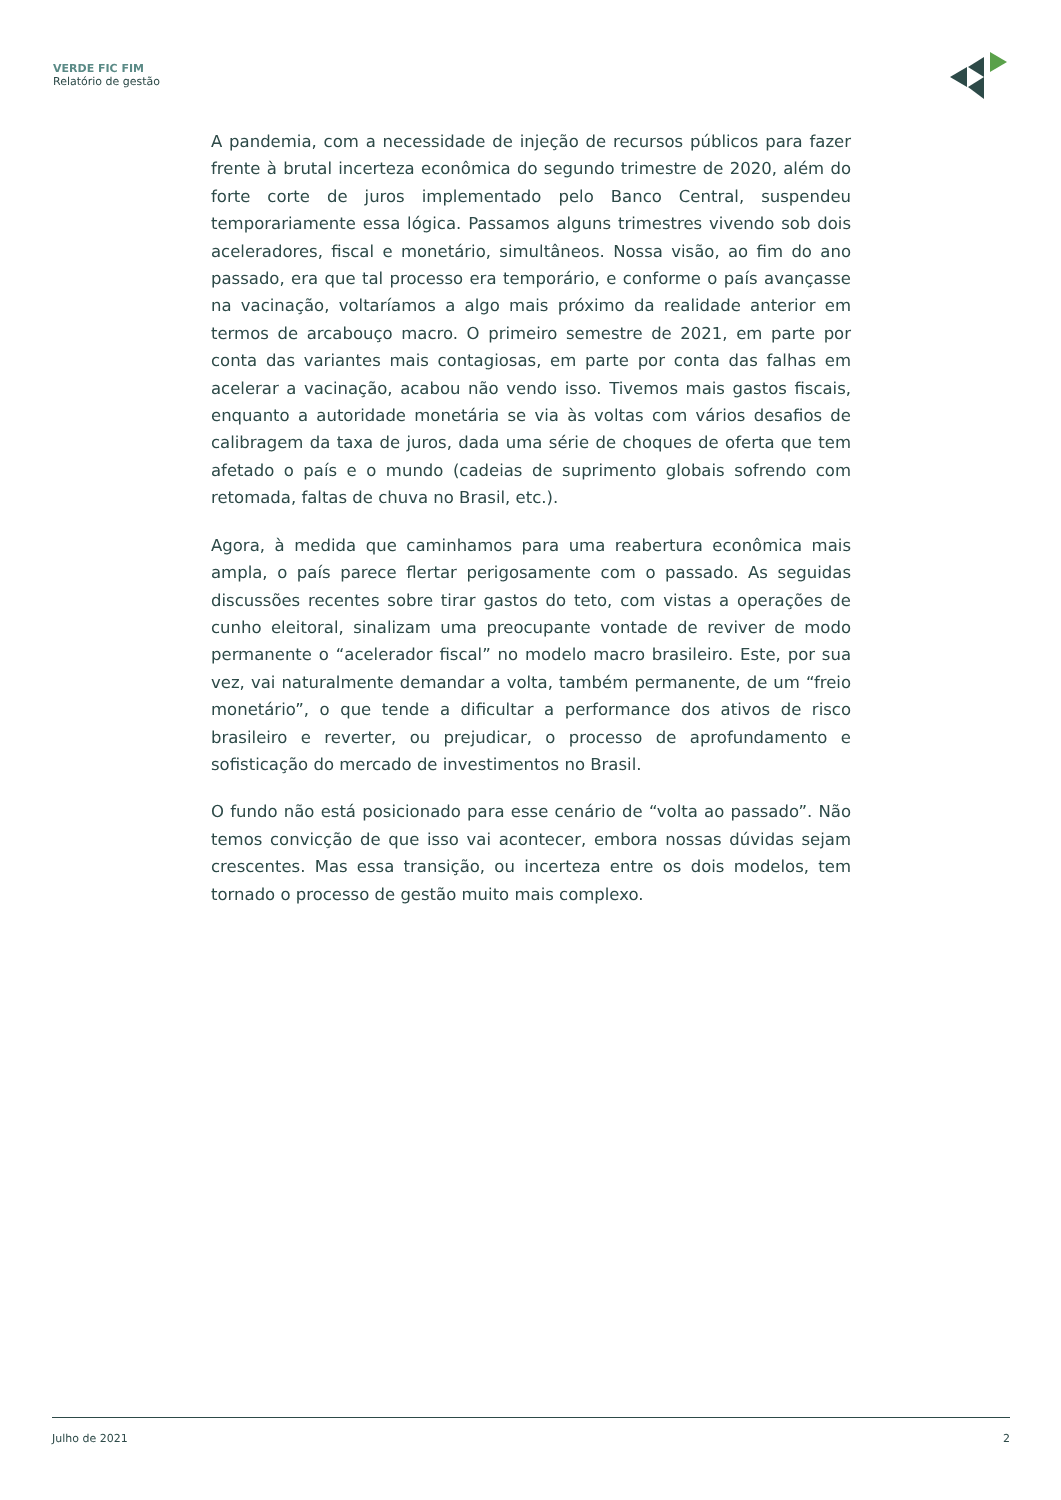VERDE FIC FIM
Relatório de gestão
A pandemia, com a necessidade de injeção de recursos públicos para fazer frente à brutal incerteza econômica do segundo trimestre de 2020, além do forte corte de juros implementado pelo Banco Central, suspendeu temporariamente essa lógica. Passamos alguns trimestres vivendo sob dois aceleradores, fiscal e monetário, simultâneos. Nossa visão, ao fim do ano passado, era que tal processo era temporário, e conforme o país avançasse na vacinação, voltaríamos a algo mais próximo da realidade anterior em termos de arcabouço macro. O primeiro semestre de 2021, em parte por conta das variantes mais contagiosas, em parte por conta das falhas em acelerar a vacinação, acabou não vendo isso. Tivemos mais gastos fiscais, enquanto a autoridade monetária se via às voltas com vários desafios de calibragem da taxa de juros, dada uma série de choques de oferta que tem afetado o país e o mundo (cadeias de suprimento globais sofrendo com retomada, faltas de chuva no Brasil, etc.).
Agora, à medida que caminhamos para uma reabertura econômica mais ampla, o país parece flertar perigosamente com o passado. As seguidas discussões recentes sobre tirar gastos do teto, com vistas a operações de cunho eleitoral, sinalizam uma preocupante vontade de reviver de modo permanente o “acelerador fiscal” no modelo macro brasileiro. Este, por sua vez, vai naturalmente demandar a volta, também permanente, de um “freio monetário”, o que tende a dificultar a performance dos ativos de risco brasileiro e reverter, ou prejudicar, o processo de aprofundamento e sofisticação do mercado de investimentos no Brasil.
O fundo não está posicionado para esse cenário de “volta ao passado”. Não temos convicção de que isso vai acontecer, embora nossas dúvidas sejam crescentes. Mas essa transição, ou incerteza entre os dois modelos, tem tornado o processo de gestão muito mais complexo.
Julho de 2021 2